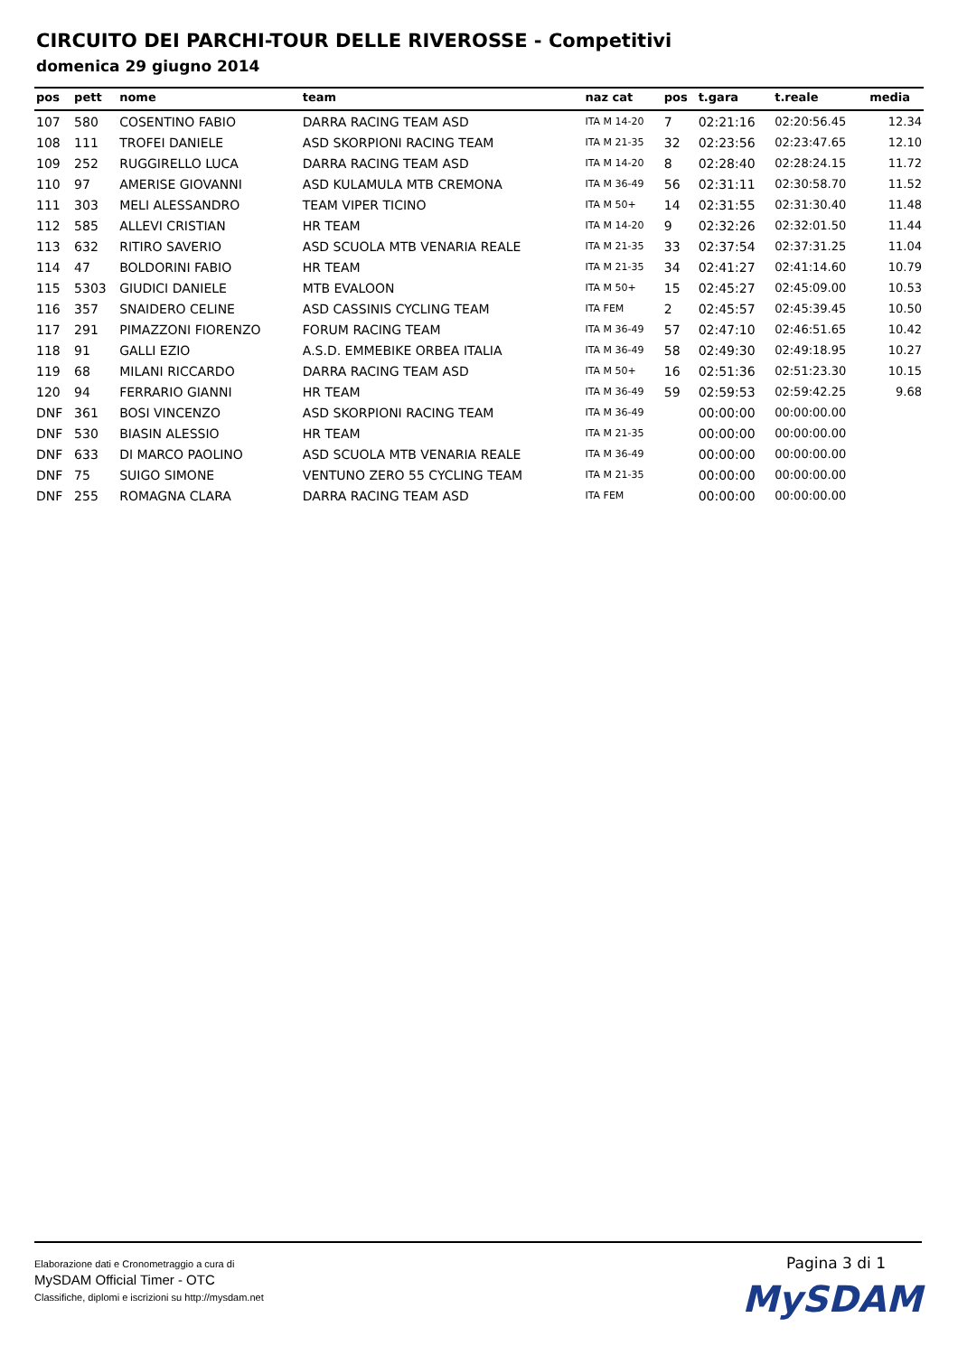CIRCUITO DEI PARCHI-TOUR DELLE RIVEROSSE - Competitivi
domenica 29 giugno 2014
| pos | pett | nome | team | naz cat | pos | t.gara | t.reale | media |
| --- | --- | --- | --- | --- | --- | --- | --- | --- |
| 107 | 580 | COSENTINO FABIO | DARRA RACING TEAM ASD | ITA M 14-20 | 7 | 02:21:16 | 02:20:56.45 | 12.34 |
| 108 | 111 | TROFEI DANIELE | ASD SKORPIONI RACING TEAM | ITA M 21-35 | 32 | 02:23:56 | 02:23:47.65 | 12.10 |
| 109 | 252 | RUGGIRELLO LUCA | DARRA RACING TEAM ASD | ITA M 14-20 | 8 | 02:28:40 | 02:28:24.15 | 11.72 |
| 110 | 97 | AMERISE GIOVANNI | ASD KULAMULA MTB CREMONA | ITA M 36-49 | 56 | 02:31:11 | 02:30:58.70 | 11.52 |
| 111 | 303 | MELI ALESSANDRO | TEAM VIPER TICINO | ITA M 50+ | 14 | 02:31:55 | 02:31:30.40 | 11.48 |
| 112 | 585 | ALLEVI CRISTIAN | HR TEAM | ITA M 14-20 | 9 | 02:32:26 | 02:32:01.50 | 11.44 |
| 113 | 632 | RITIRO SAVERIO | ASD SCUOLA MTB VENARIA REALE | ITA M 21-35 | 33 | 02:37:54 | 02:37:31.25 | 11.04 |
| 114 | 47 | BOLDORINI FABIO | HR TEAM | ITA M 21-35 | 34 | 02:41:27 | 02:41:14.60 | 10.79 |
| 115 | 5303 | GIUDICI DANIELE | MTB EVALOON | ITA M 50+ | 15 | 02:45:27 | 02:45:09.00 | 10.53 |
| 116 | 357 | SNAIDERO CELINE | ASD CASSINIS CYCLING TEAM | ITA FEM | 2 | 02:45:57 | 02:45:39.45 | 10.50 |
| 117 | 291 | PIMAZZONI FIORENZO | FORUM RACING TEAM | ITA M 36-49 | 57 | 02:47:10 | 02:46:51.65 | 10.42 |
| 118 | 91 | GALLI EZIO | A.S.D. EMMEBIKE ORBEA ITALIA | ITA M 36-49 | 58 | 02:49:30 | 02:49:18.95 | 10.27 |
| 119 | 68 | MILANI RICCARDO | DARRA RACING TEAM ASD | ITA M 50+ | 16 | 02:51:36 | 02:51:23.30 | 10.15 |
| 120 | 94 | FERRARIO GIANNI | HR TEAM | ITA M 36-49 | 59 | 02:59:53 | 02:59:42.25 | 9.68 |
| DNF | 361 | BOSI VINCENZO | ASD SKORPIONI RACING TEAM | ITA M 36-49 | | 00:00:00 | 00:00:00.00 | |
| DNF | 530 | BIASIN ALESSIO | HR TEAM | ITA M 21-35 | | 00:00:00 | 00:00:00.00 | |
| DNF | 633 | DI MARCO PAOLINO | ASD SCUOLA MTB VENARIA REALE | ITA M 36-49 | | 00:00:00 | 00:00:00.00 | |
| DNF | 75 | SUIGO SIMONE | VENTUNO ZERO 55 CYCLING TEAM | ITA M 21-35 | | 00:00:00 | 00:00:00.00 | |
| DNF | 255 | ROMAGNA CLARA | DARRA RACING TEAM ASD | ITA FEM | | 00:00:00 | 00:00:00.00 | |
Elaborazione dati e Cronometraggio a cura di
MySDAM Official Timer - OTC
Classifiche, diplomi e iscrizioni su http://mysdam.net
Pagina 3 di 1
MySDAM